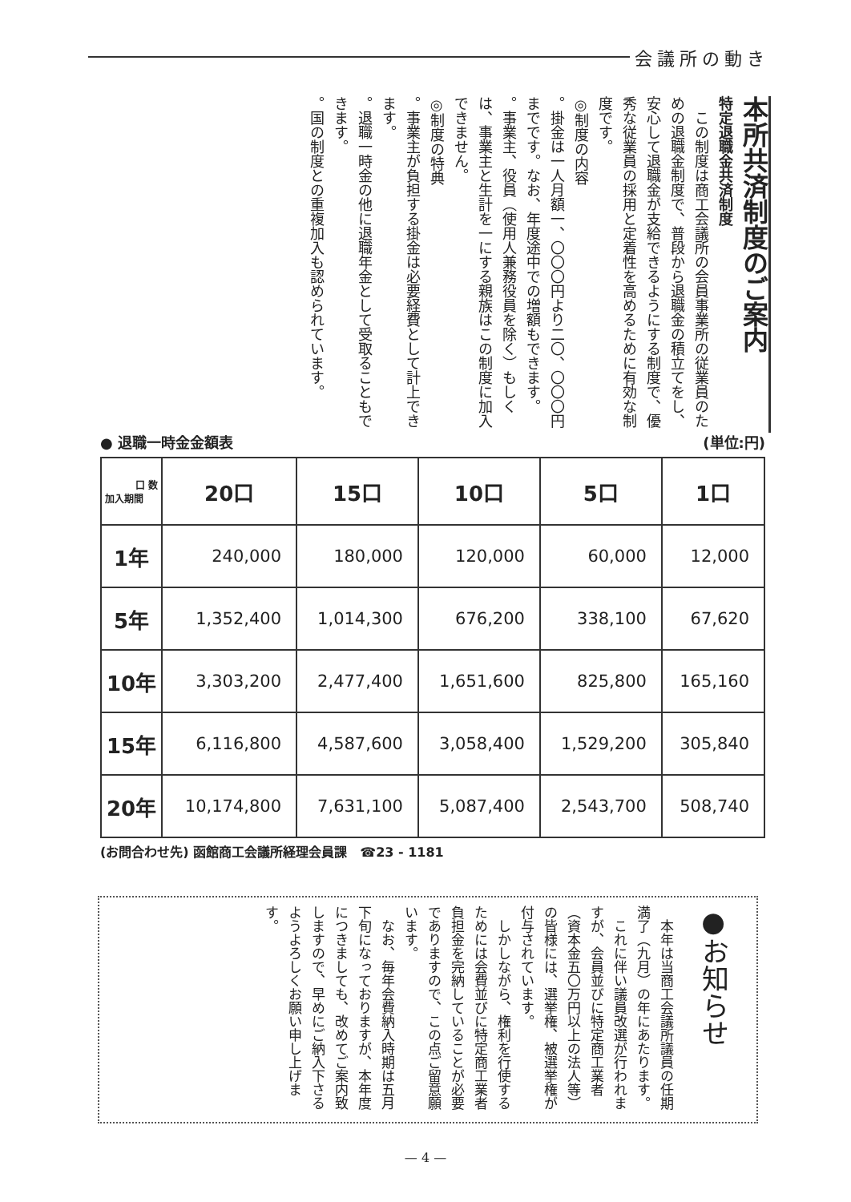会議所の動き
本所共済制度のご案内
特定退職金共済制度
　この制度は商工会議所の会員事業所の従業員のための退職金制度で、普段から退職金の積立てをし、安心して退職金が支給できるようにする制度で、優秀な従業員の採用と定着性を高めるために有効な制度です。
◎制度の内容
。掛金は一人月額一、〇〇〇円より二〇、〇〇〇円までです。なお、年度途中での増額もできます。
。事業主、役員（使用人兼務役員を除く）もしくは、事業主と生計を一にする親族はこの制度に加入できません。
◎制度の特典
。事業主が負担する掛金は必要経費として計上できます。
。退職一時金の他に退職年金として受取ることもできます。
。国の制度との重複加入も認められています。
● 退職一時金金額表 (単位:円)
| 口 数 加入期間 | 20口 | 15口 | 10口 | 5口 | 1口 |
| --- | --- | --- | --- | --- | --- |
| 1年 | 240,000 | 180,000 | 120,000 | 60,000 | 12,000 |
| 5年 | 1,352,400 | 1,014,300 | 676,200 | 338,100 | 67,620 |
| 10年 | 3,303,200 | 2,477,400 | 1,651,600 | 825,800 | 165,160 |
| 15年 | 6,116,800 | 4,587,600 | 3,058,400 | 1,529,200 | 305,840 |
| 20年 | 10,174,800 | 7,631,100 | 5,087,400 | 2,543,700 | 508,740 |
(お問合わせ先) 函館商工会議所経理会員課　☎23 - 1181
●お知らせ
　本年は当商工会議所議員の任期満了（九月）の年にあたります。
　これに伴い議員改選が行われますが、会員並びに特定商工業者（資本金五〇万円以上の法人等）の皆様には、選挙権、被選挙権が付与されています。
　しかしながら、権利を行使するためには会費並びに特定商工業者負担金を完納していることが必要でありますので、この点ご留意願います。
　なお、毎年会費納入時期は五月下旬になっておりますが、本年度につきましても、改めてご案内致しますので、早めにご納入下さるようよろしくお願い申し上げます。
— 4 —